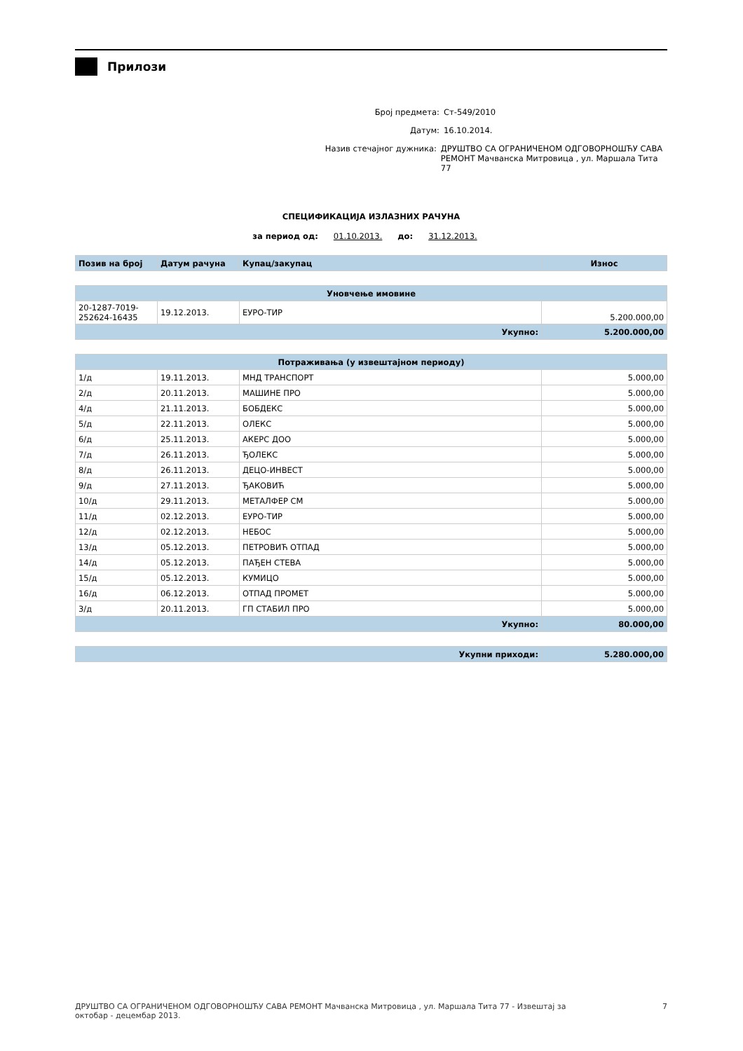Прилози
Број предмета: Ст-549/2010
Датум: 16.10.2014.
Назив стечајног дужника: ДРУШТВО СА ОГРАНИЧЕНОМ ОДГОВОРНОШЋУ САВА
РЕМОНТ Мачванска Митровица , ул. Маршала Тита 77
СПЕЦИФИКАЦИЈА ИЗЛАЗНИХ РАЧУНА
за период од: 01.10.2013. до: 31.12.2013.
| Позив на број | Датум рачуна | Купац/закупац | Износ |
| --- | --- | --- | --- |
| Уновчење имовине | | | |
| --- | --- | --- | --- |
| 20-1287-7019- 252624-16435 | 19.12.2013. | ЕУРО-ТИР | 5.200.000,00 |
| Укупно: | | | 5.200.000,00 |
| Потраживања (у извештајном периоду) | | | |
| --- | --- | --- | --- |
| 1/д | 19.11.2013. | МНД ТРАНСПОРТ | 5.000,00 |
| 2/д | 20.11.2013. | МАШИНЕ ПРО | 5.000,00 |
| 4/д | 21.11.2013. | БОБДЕКС | 5.000,00 |
| 5/д | 22.11.2013. | ОЛЕКС | 5.000,00 |
| 6/д | 25.11.2013. | АКЕРС ДОО | 5.000,00 |
| 7/д | 26.11.2013. | ЂОЛЕКС | 5.000,00 |
| 8/д | 26.11.2013. | ДЕЦО-ИНВЕСТ | 5.000,00 |
| 9/д | 27.11.2013. | ЂАКОВИЋ | 5.000,00 |
| 10/д | 29.11.2013. | МЕТАЛФЕР СМ | 5.000,00 |
| 11/д | 02.12.2013. | ЕУРО-ТИР | 5.000,00 |
| 12/д | 02.12.2013. | НЕБОС | 5.000,00 |
| 13/д | 05.12.2013. | ПЕТРОВИЋ ОТПАД | 5.000,00 |
| 14/д | 05.12.2013. | ПАЂЕН СТЕВА | 5.000,00 |
| 15/д | 05.12.2013. | КУМИЦО | 5.000,00 |
| 16/д | 06.12.2013. | ОТПАД ПРОМЕТ | 5.000,00 |
| 3/д | 20.11.2013. | ГП СТАБИЛ ПРО | 5.000,00 |
| Укупно: | | | 80.000,00 |
| Укупни приходи: | 5.280.000,00 |
ДРУШТВО СА ОГРАНИЧЕНОМ ОДГОВОРНОШЋУ САВА РЕМОНТ Мачванска Митровица , ул. Маршала Тита 77 - Извештај за
октобар - децембар 2013. 7